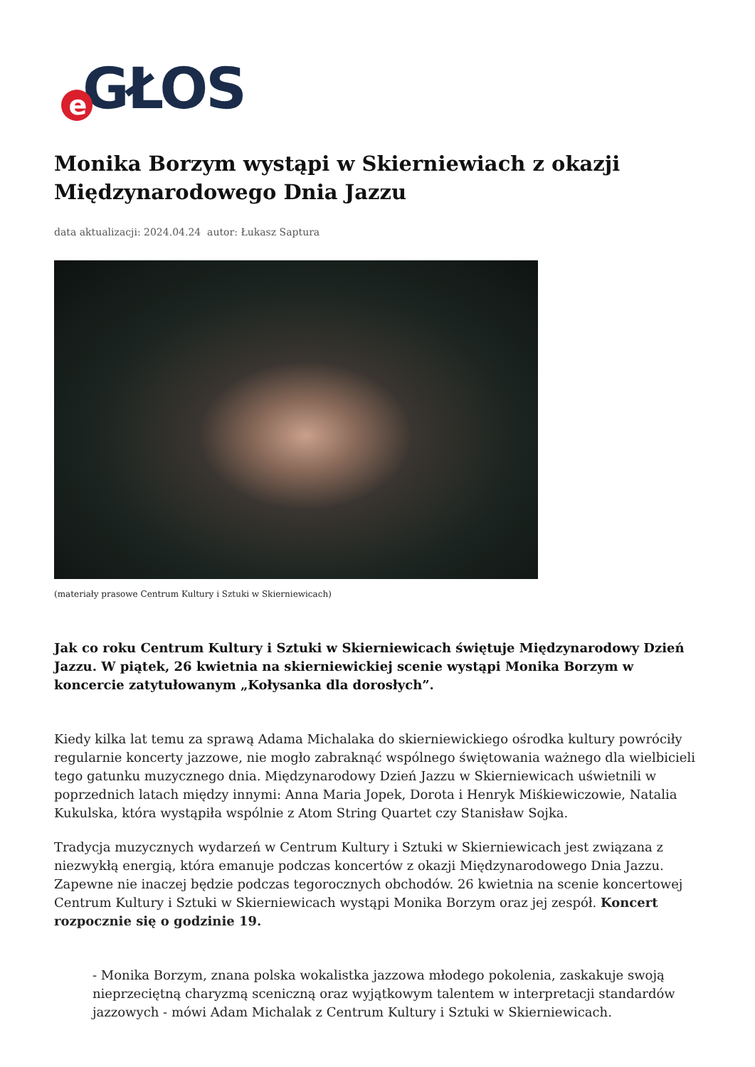e GŁOS
Monika Borzym wystąpi w Skierniewiach z okazji Międzynarodowego Dnia Jazzu
data aktualizacji: 2024.04.24 autor: Łukasz Saptura
(materiały prasowe Centrum Kultury i Sztuki w Skierniewicach)
Jak co roku Centrum Kultury i Sztuki w Skierniewicach świętuje Międzynarodowy Dzień Jazzu. W piątek, 26 kwietnia na skierniewickiej scenie wystąpi Monika Borzym w koncercie zatytułowanym „Kołysanka dla dorosłych”.
Kiedy kilka lat temu za sprawą Adama Michalaka do skierniewickiego ośrodka kultury powróciły regularnie koncerty jazzowe, nie mogło zabraknąć wspólnego świętowania ważnego dla wielbicieli tego gatunku muzycznego dnia. Międzynarodowy Dzień Jazzu w Skierniewicach uświetnili w poprzednich latach między innymi: Anna Maria Jopek, Dorota i Henryk Miśkiewiczowie, Natalia Kukulska, która wystąpiła wspólnie z Atom String Quartet czy Stanisław Sojka.
Tradycja muzycznych wydarzeń w Centrum Kultury i Sztuki w Skierniewicach jest związana z niezwykłą energią, która emanuje podczas koncertów z okazji Międzynarodowego Dnia Jazzu. Zapewne nie inaczej będzie podczas tegorocznych obchodów. 26 kwietnia na scenie koncertowej Centrum Kultury i Sztuki w Skierniewicach wystąpi Monika Borzym oraz jej zespół. Koncert rozpocznie się o godzinie 19.
- Monika Borzym, znana polska wokalistka jazzowa młodego pokolenia, zaskakuje swoją nieprzeciętną charyzmą sceniczną oraz wyjątkowym talentem w interpretacji standardów jazzowych - mówi Adam Michalak z Centrum Kultury i Sztuki w Skierniewicach.